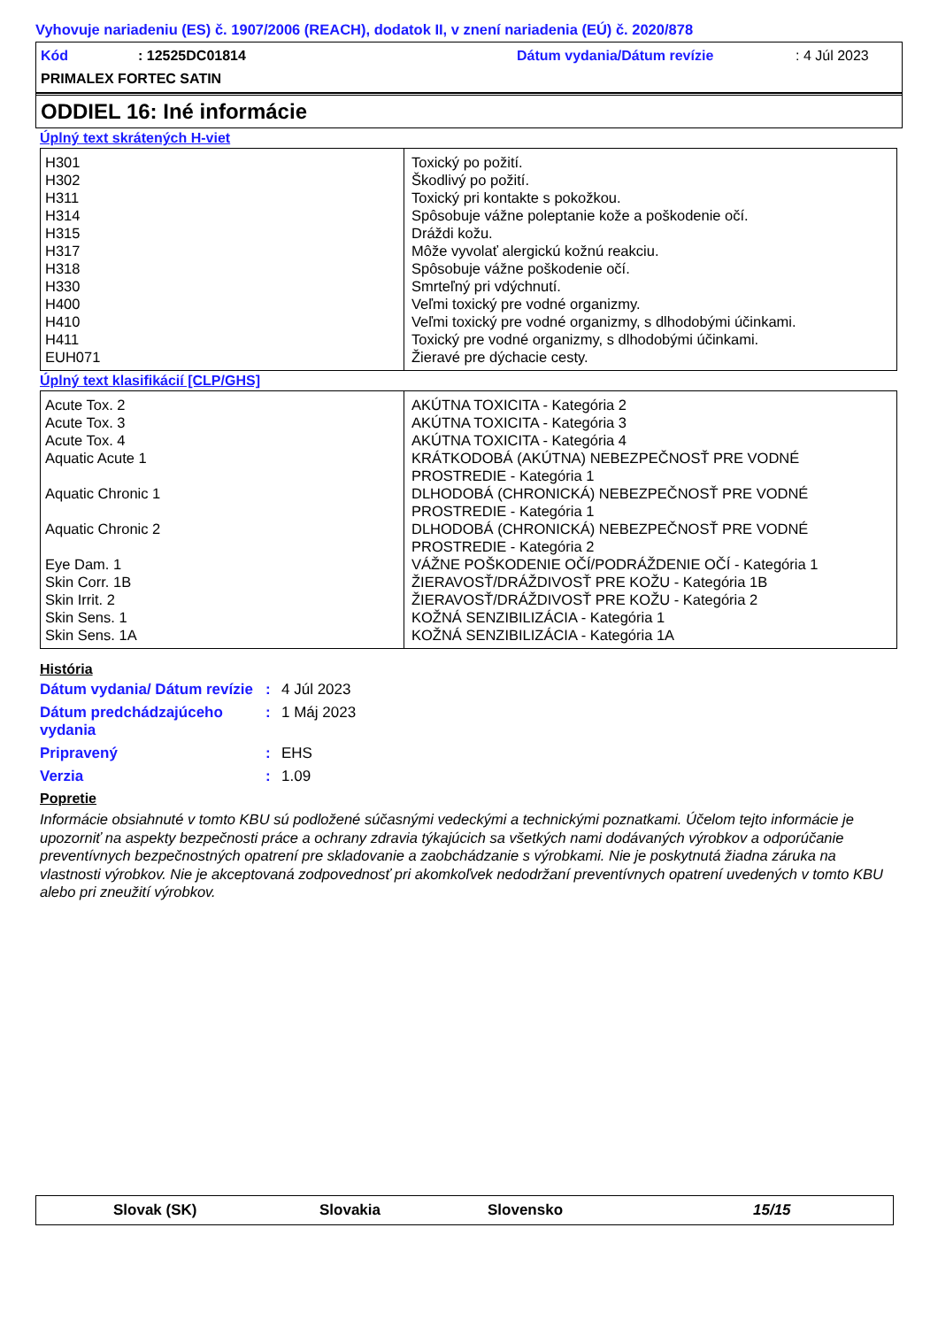Vyhovuje nariadeniu (ES) č. 1907/2006 (REACH), dodatok II, v znení nariadenia (EÚ) č. 2020/878
Kód: 12525DC01814 Dátum vydania/Dátum revízie: 4 Júl 2023
PRIMALEX FORTEC SATIN
ODDIEL 16: Iné informácie
Úplný text skrátených H-viet
| H301 H302 H311 H314 H315 H317 H318 H330 H400 H410 H411 EUH071 | Toxický po požití. Škodlivý po požití. Toxický pri kontakte s pokožkou. Spôsobuje vážne poleptanie kože a poškodenie očí. Dráždi kožu. Môže vyvolať alergickú kožnú reakciu. Spôsobuje vážne poškodenie očí. Smrteľný pri vdýchnutí. Veľmi toxický pre vodné organizmy. Veľmi toxický pre vodné organizmy, s dlhodobými účinkami. Toxický pre vodné organizmy, s dlhodobými účinkami. Žieravé pre dýchacie cesty. |
Úplný text klasifikácií [CLP/GHS]
| Acute Tox. 2 Acute Tox. 3 Acute Tox. 4 Aquatic Acute 1 Aquatic Chronic 1 Aquatic Chronic 2 Eye Dam. 1 Skin Corr. 1B Skin Irrit. 2 Skin Sens. 1 Skin Sens. 1A | AKÚTNA TOXICITA - Kategória 2 AKÚTNA TOXICITA - Kategória 3 AKÚTNA TOXICITA - Kategória 4 KRÁTKODOBÁ (AKÚTNA) NEBEZPEČNOSŤ PRE VODNÉ PROSTREDIE - Kategória 1 DLHODOBÁ (CHRONICKÁ) NEBEZPEČNOSŤ PRE VODNÉ PROSTREDIE - Kategória 1 DLHODOBÁ (CHRONICKÁ) NEBEZPEČNOSŤ PRE VODNÉ PROSTREDIE - Kategória 2 VÁŽNE POŠKODENIE OČÍ/PODRÁŽDENIE OČÍ - Kategória 1 ŽIERAVOSŤ/DRÁŽDIVOSŤ PRE KOŽU - Kategória 1B ŽIERAVOSŤ/DRÁŽDIVOSŤ PRE KOŽU - Kategória 2 KOŽNÁ SENZIBILIZÁCIA - Kategória 1 KOŽNÁ SENZIBILIZÁCIA - Kategória 1A |
História
| Dátum vydania/ Dátum revízie | : | 4 Júl 2023 |
| Dátum predchádzajúceho vydania | : | 1 Máj 2023 |
| Pripravený | : | EHS |
| Verzia | : | 1.09 |
Popretie
Informácie obsiahnuté v tomto KBU sú podložené súčasnými vedeckými a technickými poznatkami. Účelom tejto informácie je upozorniť na aspekty bezpečnosti práce a ochrany zdravia týkajúcich sa všetkých nami dodávaných výrobkov a odporúčanie preventívnych bezpečnostných opatrení pre skladovanie a zaobchádzanie s výrobkami. Nie je poskytnutá žiadna záruka na vlastnosti výrobkov. Nie je akceptovaná zodpovednosť pri akomkoľvek nedodržaní preventívnych opatrení uvedených v tomto KBU alebo pri zneužití výrobkov.
Slovak (SK) Slovakia Slovensko 15/15